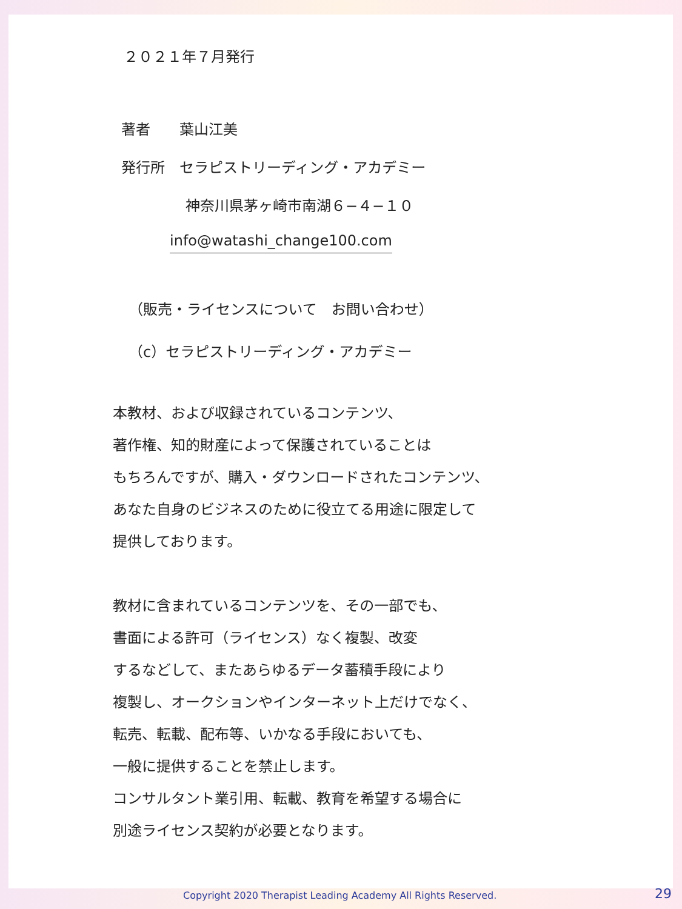２０２１年７月発行
著者　　葉山江美
発行所　セラピストリーディング・アカデミー
神奈川県茅ヶ崎市南湖６−４−１０
info@watashi_change100.com
（販売・ライセンスについて　お問い合わせ）
（c）セラピストリーディング・アカデミー
本教材、および収録されているコンテンツ、
著作権、知的財産によって保護されていることは
もちろんですが、購入・ダウンロードされたコンテンツ、
あなた自身のビジネスのために役立てる用途に限定して
提供しております。
教材に含まれているコンテンツを、その一部でも、
書面による許可（ライセンス）なく複製、改変
するなどして、またあらゆるデータ蓄積手段により
複製し、オークションやインターネット上だけでなく、
転売、転載、配布等、いかなる手段においても、
一般に提供することを禁止します。
コンサルタント業引用、転載、教育を希望する場合に
別途ライセンス契約が必要となります。
Copyright 2020 Therapist Leading Academy All Rights Reserved. 29